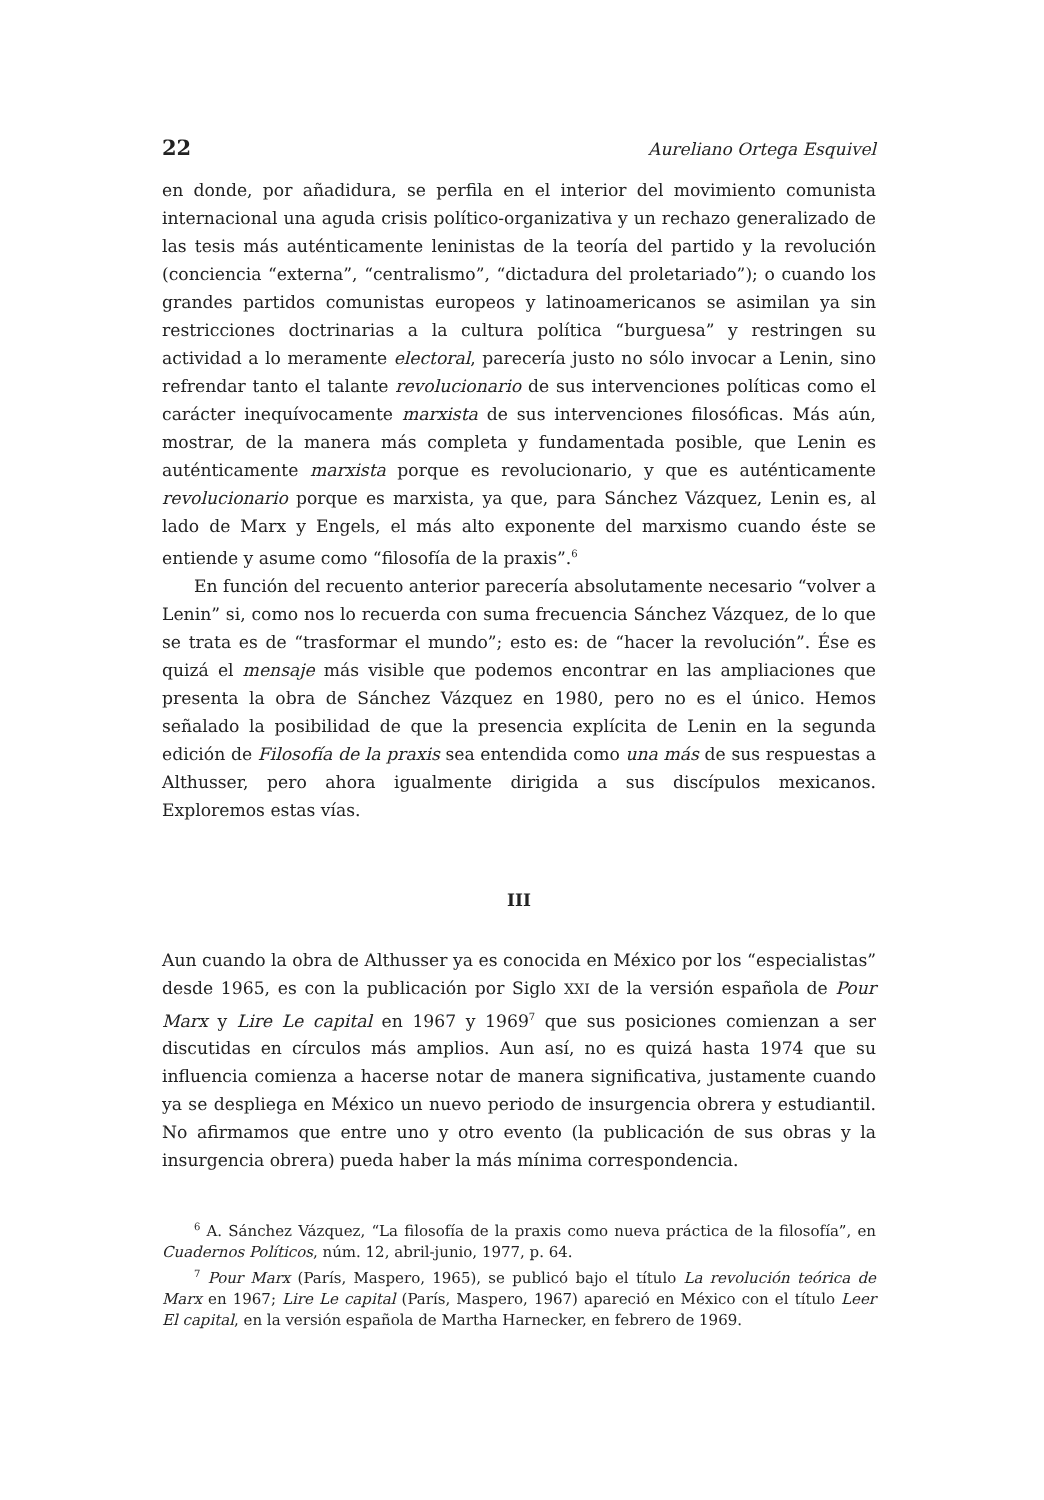22 Aureliano Ortega Esquivel
en donde, por añadidura, se perfila en el interior del movimiento comunista internacional una aguda crisis político-organizativa y un rechazo generalizado de las tesis más auténticamente leninistas de la teoría del partido y la revolución (conciencia “externa”, “centralismo”, “dictadura del proletariado”); o cuando los grandes partidos comunistas europeos y latinoamericanos se asimilan ya sin restricciones doctrinarias a la cultura política “burguesa” y restringen su actividad a lo meramente electoral, parecería justo no sólo invocar a Lenin, sino refrendar tanto el talante revolucionario de sus intervenciones políticas como el carácter inequívocamente marxista de sus intervenciones filosóficas. Más aún, mostrar, de la manera más completa y fundamentada posible, que Lenin es auténticamente marxista porque es revolucionario, y que es auténticamente revolucionario porque es marxista, ya que, para Sánchez Vázquez, Lenin es, al lado de Marx y Engels, el más alto exponente del marxismo cuando éste se entiende y asume como “filosofía de la praxis”.<sup>6</sup>
En función del recuento anterior parecería absolutamente necesario “volver a Lenin” si, como nos lo recuerda con suma frecuencia Sánchez Vázquez, de lo que se trata es de “trasformar el mundo”; esto es: de “hacer la revolución”. Ése es quizá el mensaje más visible que podemos encontrar en las ampliaciones que presenta la obra de Sánchez Vázquez en 1980, pero no es el único. Hemos señalado la posibilidad de que la presencia explícita de Lenin en la segunda edición de Filosofía de la praxis sea entendida como una más de sus respuestas a Althusser, pero ahora igualmente dirigida a sus discípulos mexicanos. Exploremos estas vías.
III
Aun cuando la obra de Althusser ya es conocida en México por los “especialistas” desde 1965, es con la publicación por Siglo XXI de la versión española de Pour Marx y Lire Le capital en 1967 y 1969<sup>7</sup> que sus posiciones comienzan a ser discutidas en círculos más amplios. Aun así, no es quizá hasta 1974 que su influencia comienza a hacerse notar de manera significativa, justamente cuando ya se despliega en México un nuevo periodo de insurgencia obrera y estudiantil. No afirmamos que entre uno y otro evento (la publicación de sus obras y la insurgencia obrera) pueda haber la más mínima correspondencia.
<sup>6</sup> A. Sánchez Vázquez, “La filosofía de la praxis como nueva práctica de la filosofía”, en Cuadernos Políticos, núm. 12, abril-junio, 1977, p. 64.
<sup>7</sup> Pour Marx (París, Maspero, 1965), se publicó bajo el título La revolución teórica de Marx en 1967; Lire Le capital (París, Maspero, 1967) apareció en México con el título Leer El capital, en la versión española de Martha Harnecker, en febrero de 1969.